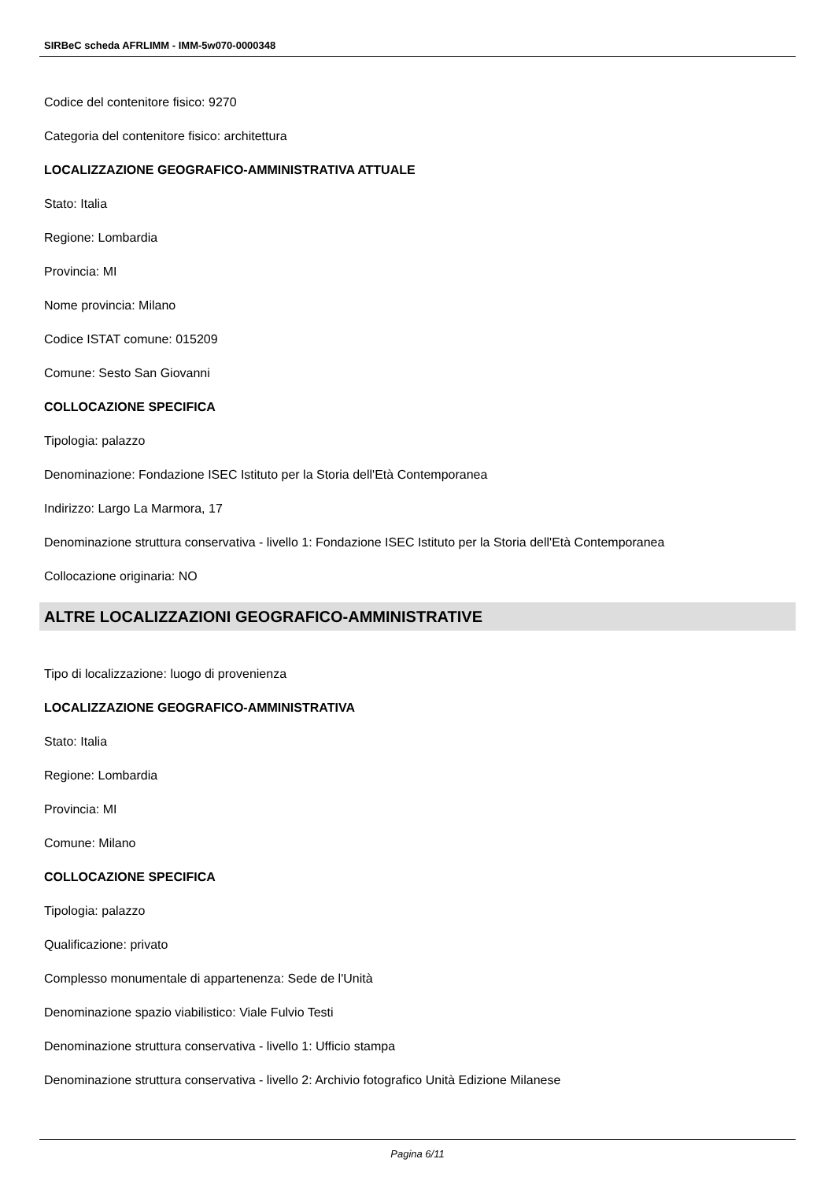SIRBeC scheda AFRLIMM - IMM-5w070-0000348
Codice del contenitore fisico: 9270
Categoria del contenitore fisico: architettura
LOCALIZZAZIONE GEOGRAFICO-AMMINISTRATIVA ATTUALE
Stato: Italia
Regione: Lombardia
Provincia: MI
Nome provincia: Milano
Codice ISTAT comune: 015209
Comune: Sesto San Giovanni
COLLOCAZIONE SPECIFICA
Tipologia: palazzo
Denominazione: Fondazione ISEC Istituto per la Storia dell'Età Contemporanea
Indirizzo: Largo La Marmora, 17
Denominazione struttura conservativa - livello 1: Fondazione ISEC Istituto per la Storia dell'Età Contemporanea
Collocazione originaria: NO
ALTRE LOCALIZZAZIONI GEOGRAFICO-AMMINISTRATIVE
Tipo di localizzazione: luogo di provenienza
LOCALIZZAZIONE GEOGRAFICO-AMMINISTRATIVA
Stato: Italia
Regione: Lombardia
Provincia: MI
Comune: Milano
COLLOCAZIONE SPECIFICA
Tipologia: palazzo
Qualificazione: privato
Complesso monumentale di appartenenza: Sede de l'Unità
Denominazione spazio viabilistico: Viale Fulvio Testi
Denominazione struttura conservativa - livello 1: Ufficio stampa
Denominazione struttura conservativa - livello 2: Archivio fotografico Unità Edizione Milanese
Pagina 6/11